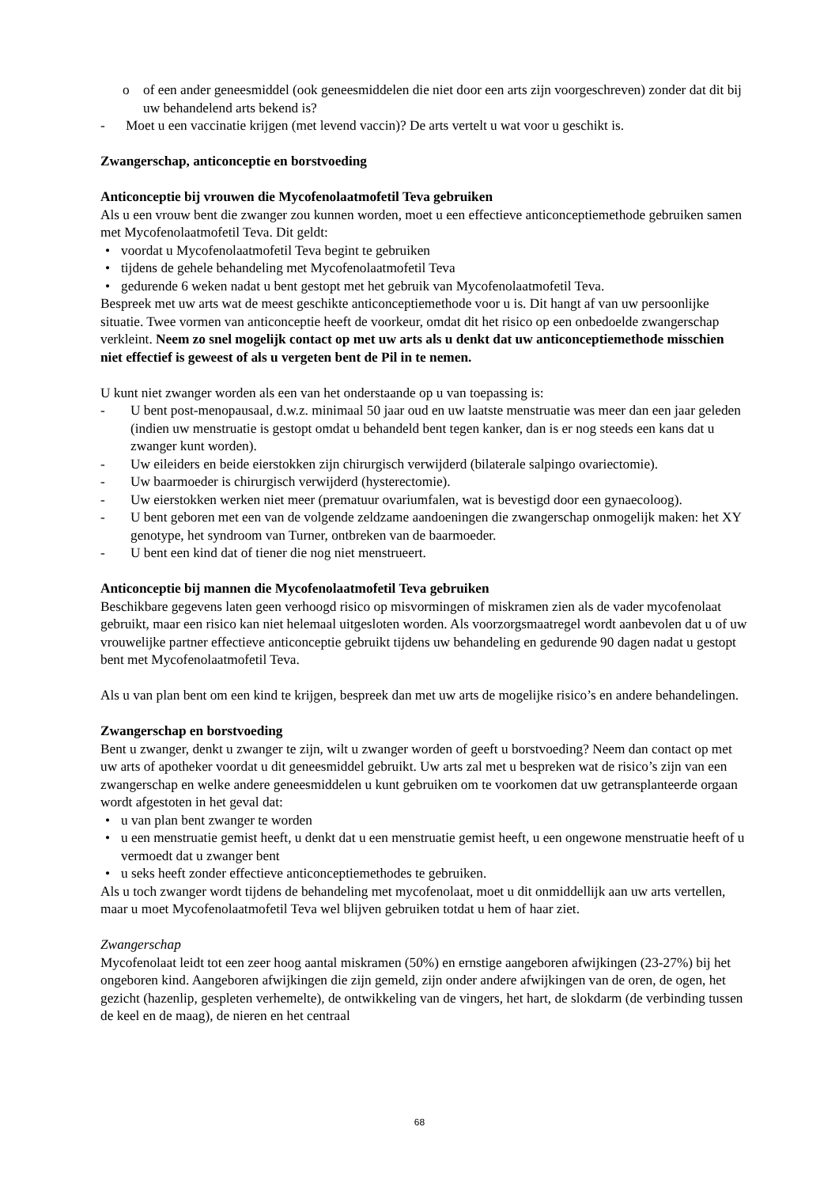o of een ander geneesmiddel (ook geneesmiddelen die niet door een arts zijn voorgeschreven) zonder dat dit bij uw behandelend arts bekend is?
- Moet u een vaccinatie krijgen (met levend vaccin)? De arts vertelt u wat voor u geschikt is.
Zwangerschap, anticonceptie en borstvoeding
Anticonceptie bij vrouwen die Mycofenolaatmofetil Teva gebruiken
Als u een vrouw bent die zwanger zou kunnen worden, moet u een effectieve anticonceptiemethode gebruiken samen met Mycofenolaatmofetil Teva. Dit geldt:
• voordat u Mycofenolaatmofetil Teva begint te gebruiken
• tijdens de gehele behandeling met Mycofenolaatmofetil Teva
• gedurende 6 weken nadat u bent gestopt met het gebruik van Mycofenolaatmofetil Teva.
Bespreek met uw arts wat de meest geschikte anticonceptiemethode voor u is. Dit hangt af van uw persoonlijke situatie. Twee vormen van anticonceptie heeft de voorkeur, omdat dit het risico op een onbedoelde zwangerschap verkleint. Neem zo snel mogelijk contact op met uw arts als u denkt dat uw anticonceptiemethode misschien niet effectief is geweest of als u vergeten bent de Pil in te nemen.
U kunt niet zwanger worden als een van het onderstaande op u van toepassing is:
- U bent post-menopausaal, d.w.z. minimaal 50 jaar oud en uw laatste menstruatie was meer dan een jaar geleden (indien uw menstruatie is gestopt omdat u behandeld bent tegen kanker, dan is er nog steeds een kans dat u zwanger kunt worden).
- Uw eileiders en beide eierstokken zijn chirurgisch verwijderd (bilaterale salpingo ovariectomie).
- Uw baarmoeder is chirurgisch verwijderd (hysterectomie).
- Uw eierstokken werken niet meer (prematuur ovariumfalen, wat is bevestigd door een gynaecoloog).
- U bent geboren met een van de volgende zeldzame aandoeningen die zwangerschap onmogelijk maken: het XY genotype, het syndroom van Turner, ontbreken van de baarmoeder.
- U bent een kind dat of tiener die nog niet menstrueert.
Anticonceptie bij mannen die Mycofenolaatmofetil Teva gebruiken
Beschikbare gegevens laten geen verhoogd risico op misvormingen of miskramen zien als de vader mycofenolaat gebruikt, maar een risico kan niet helemaal uitgesloten worden. Als voorzorgsmaatregel wordt aanbevolen dat u of uw vrouwelijke partner effectieve anticonceptie gebruikt tijdens uw behandeling en gedurende 90 dagen nadat u gestopt bent met Mycofenolaatmofetil Teva.
Als u van plan bent om een kind te krijgen, bespreek dan met uw arts de mogelijke risico’s en andere behandelingen.
Zwangerschap en borstvoeding
Bent u zwanger, denkt u zwanger te zijn, wilt u zwanger worden of geeft u borstvoeding? Neem dan contact op met uw arts of apotheker voordat u dit geneesmiddel gebruikt. Uw arts zal met u bespreken wat de risico’s zijn van een zwangerschap en welke andere geneesmiddelen u kunt gebruiken om te voorkomen dat uw getransplanteerde orgaan wordt afgestoten in het geval dat:
• u van plan bent zwanger te worden
• u een menstruatie gemist heeft, u denkt dat u een menstruatie gemist heeft, u een ongewone menstruatie heeft of u vermoedt dat u zwanger bent
• u seks heeft zonder effectieve anticonceptiemethodes te gebruiken.
Als u toch zwanger wordt tijdens de behandeling met mycofenolaat, moet u dit onmiddellijk aan uw arts vertellen, maar u moet Mycofenolaatmofetil Teva wel blijven gebruiken totdat u hem of haar ziet.
Zwangerschap
Mycofenolaat leidt tot een zeer hoog aantal miskramen (50%) en ernstige aangeboren afwijkingen (23-27%) bij het ongeboren kind. Aangeboren afwijkingen die zijn gemeld, zijn onder andere afwijkingen van de oren, de ogen, het gezicht (hazenlip, gespleten verhemelte), de ontwikkeling van de vingers, het hart, de slokdarm (de verbinding tussen de keel en de maag), de nieren en het centraal
68